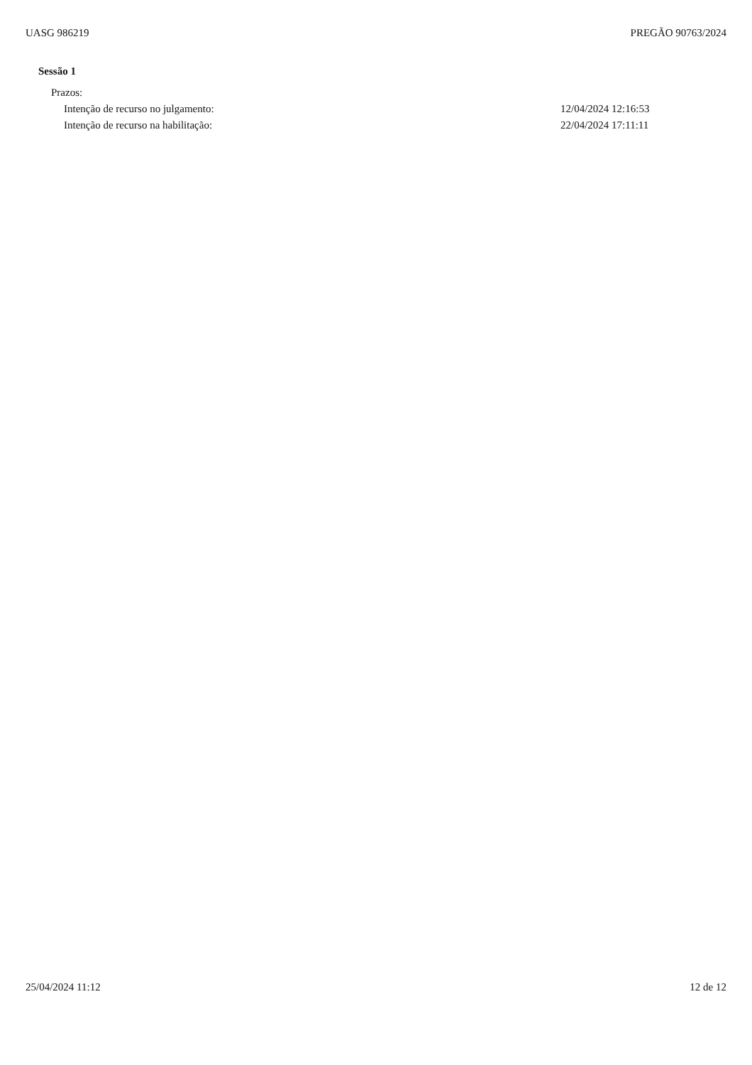UASG 986219 PREGÃO 90763/2024
Sessão 1
Prazos:
Intenção de recurso no julgamento: 12/04/2024 12:16:53
Intenção de recurso na habilitação: 22/04/2024 17:11:11
25/04/2024 11:12 12 de 12